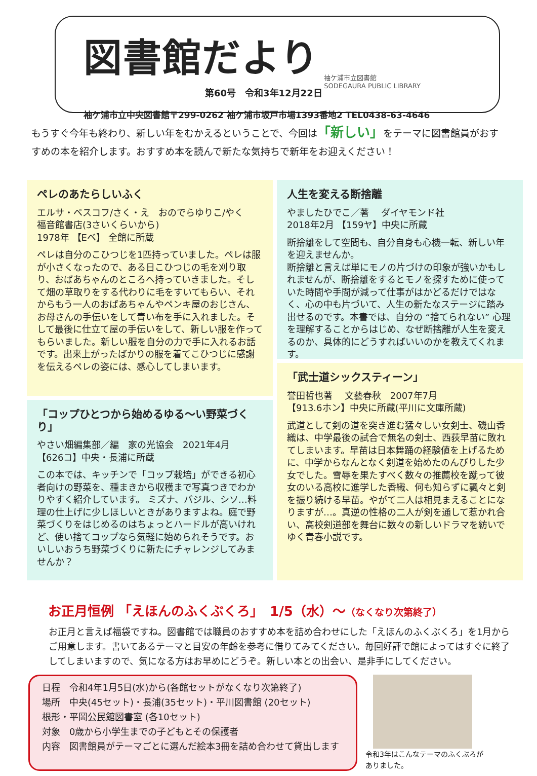図書館だより
第60号　令和3年12月22日
袖ケ浦市立図書館
SODEGAURA PUBLIC LIBRARY
袖ケ浦市立中央図書館〒299-0262 袖ケ浦市坂戸市場1393番地2 TEL0438-63-4646
もうすぐ今年も終わり、新しい年をむかえるということで、今回は「新しい」をテーマに図書館員がおすすめの本を紹介します。おすすめ本を読んで新たな気持ちで新年をお迎えください！
ペレのあたらしいふく
エルサ・ベスコフ/さく・え　おのでらゆりこ/やく
福音館書店(3さいくらいから)
1978年 【Eベ】 全館に所蔵
ペレは自分のこひつじを1匹持っていました。ペレは服が小さくなったので、ある日こひつじの毛を刈り取り、おばあちゃんのところへ持っていきました。そして畑の草取りをする代わりに毛をすいてもらい、それからもう一人のおばあちゃんやペンキ屋のおじさん、お母さんの手伝いをして青い布を手に入れました。そして最後に仕立て屋の手伝いをして、新しい服を作ってもらいました。新しい服を自分の力で手に入れるお話です。出来上がったばかりの服を着てこひつじに感謝を伝えるペレの姿には、感心してしまいます。
「コップひとつから始めるゆる～い野菜づくり」
やさい畑編集部／編　家の光協会　2021年4月
【626コ】中央・長浦に所蔵
この本では、キッチンで「コップ栽培」ができる初心者向けの野菜を、種まきから収穫まで写真つきでわかりやすく紹介しています。 ミズナ、バジル、シソ…料理の仕上げに少しほしいときがありますよね。庭で野菜づくりをはじめるのはちょっとハードルが高いけれど、使い捨てコップなら気軽に始められそうです。おいしいおうち野菜づくりに新たにチャレンジしてみませんか？
人生を変える断捨離
やましたひでこ／著　 ダイヤモンド社
2018年2月 【159ヤ】中央に所蔵
断捨離をして空間も、自分自身も心機一転、新しい年を迎えませんか。
断捨離と言えば単にモノの片づけの印象が強いかもしれませんが、断捨離をするとモノを探すために使っていた時間や手間が減って仕事がはかどるだけではなく、心の中も片づいて、人生の新たなステージに踏み出せるのです。本書では、自分の “捨てられない” 心理を理解することからはじめ、なぜ断捨離が人生を変えるのか、具体的にどうすればいいのかを教えてくれます。
「武士道シックスティーン」
誉田哲也著　 文藝春秋　2007年7月
【913.6ホン】中央に所蔵(平川に文庫所蔵)
武道として剣の道を突き進む猛々しい女剣士、磯山香織は、中学最後の試合で無名の剣士、西荻早苗に敗れてしまいます。早苗は日本舞踊の経験値を上げるために、中学からなんとなく剣道を始めたのんびりした少女でした。雪辱を果たすべく数々の推薦校を蹴って彼女のいる高校に進学した香織、何も知らずに飄々と剣を振り続ける早苗。やがて二人は相見まえることになりますが…。真逆の性格の二人が剣を通して惹かれ合い、高校剣道部を舞台に数々の新しいドラマを紡いでゆく青春小説です。
お正月恒例 「えほんのふくぶくろ」　1/5（水）～（なくなり次第終了）
お正月と言えば福袋ですね。図書館では職員のおすすめ本を詰め合わせにした「えほんのふくぶくろ」を1月からご用意します。書いてあるテーマと目安の年齢を参考に借りてみてください。毎回好評で館によってはすぐに終了してしまいますので、気になる方はお早めにどうぞ。新しい本との出会い、是非手にしてください。
日程　令和4年1月5日(水)から(各館セットがなくなり次第終了)
場所　中央(45セット)・長浦(35セット)・平川図書館 (20セット)
根形・平岡公民館図書室 (各10セット)
対象　0歳から小学生までの子どもとその保護者
内容　図書館員がテーマごとに選んだ絵本3冊を詰め合わせて貸出します
令和3年はこんなテーマのふくぶろが
ありました。